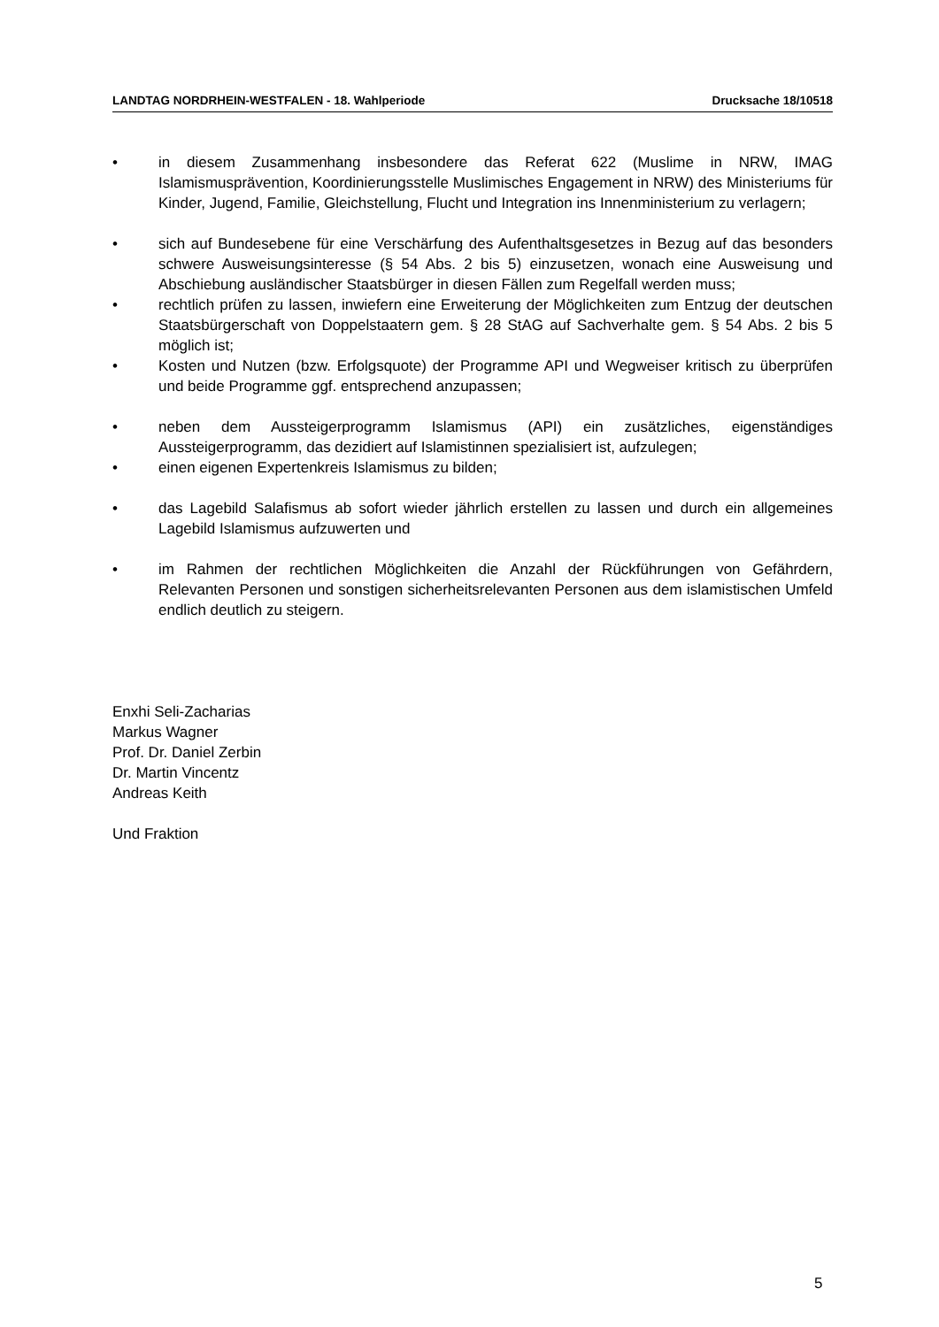LANDTAG NORDRHEIN-WESTFALEN - 18. Wahlperiode Drucksache 18/10518
• in diesem Zusammenhang insbesondere das Referat 622 (Muslime in NRW, IMAG Islamismusprävention, Koordinierungsstelle Muslimisches Engagement in NRW) des Ministeriums für Kinder, Jugend, Familie, Gleichstellung, Flucht und Integration ins Innenministerium zu verlagern;
• sich auf Bundesebene für eine Verschärfung des Aufenthaltsgesetzes in Bezug auf das besonders schwere Ausweisungsinteresse (§ 54 Abs. 2 bis 5) einzusetzen, wonach eine Ausweisung und Abschiebung ausländischer Staatsbürger in diesen Fällen zum Regelfall werden muss;
• rechtlich prüfen zu lassen, inwiefern eine Erweiterung der Möglichkeiten zum Entzug der deutschen Staatsbürgerschaft von Doppelstaatern gem. § 28 StAG auf Sachverhalte gem. § 54 Abs. 2 bis 5 möglich ist;
• Kosten und Nutzen (bzw. Erfolgsquote) der Programme API und Wegweiser kritisch zu überprüfen und beide Programme ggf. entsprechend anzupassen;
• neben dem Aussteigerprogramm Islamismus (API) ein zusätzliches, eigenständiges Aussteigerprogramm, das dezidiert auf Islamistinnen spezialisiert ist, aufzulegen;
• einen eigenen Expertenkreis Islamismus zu bilden;
• das Lagebild Salafismus ab sofort wieder jährlich erstellen zu lassen und durch ein allgemeines Lagebild Islamismus aufzuwerten und
• im Rahmen der rechtlichen Möglichkeiten die Anzahl der Rückführungen von Gefährdern, Relevanten Personen und sonstigen sicherheitsrelevanten Personen aus dem islamistischen Umfeld endlich deutlich zu steigern.
Enxhi Seli-Zacharias
Markus Wagner
Prof. Dr. Daniel Zerbin
Dr. Martin Vincentz
Andreas Keith
Und Fraktion
5